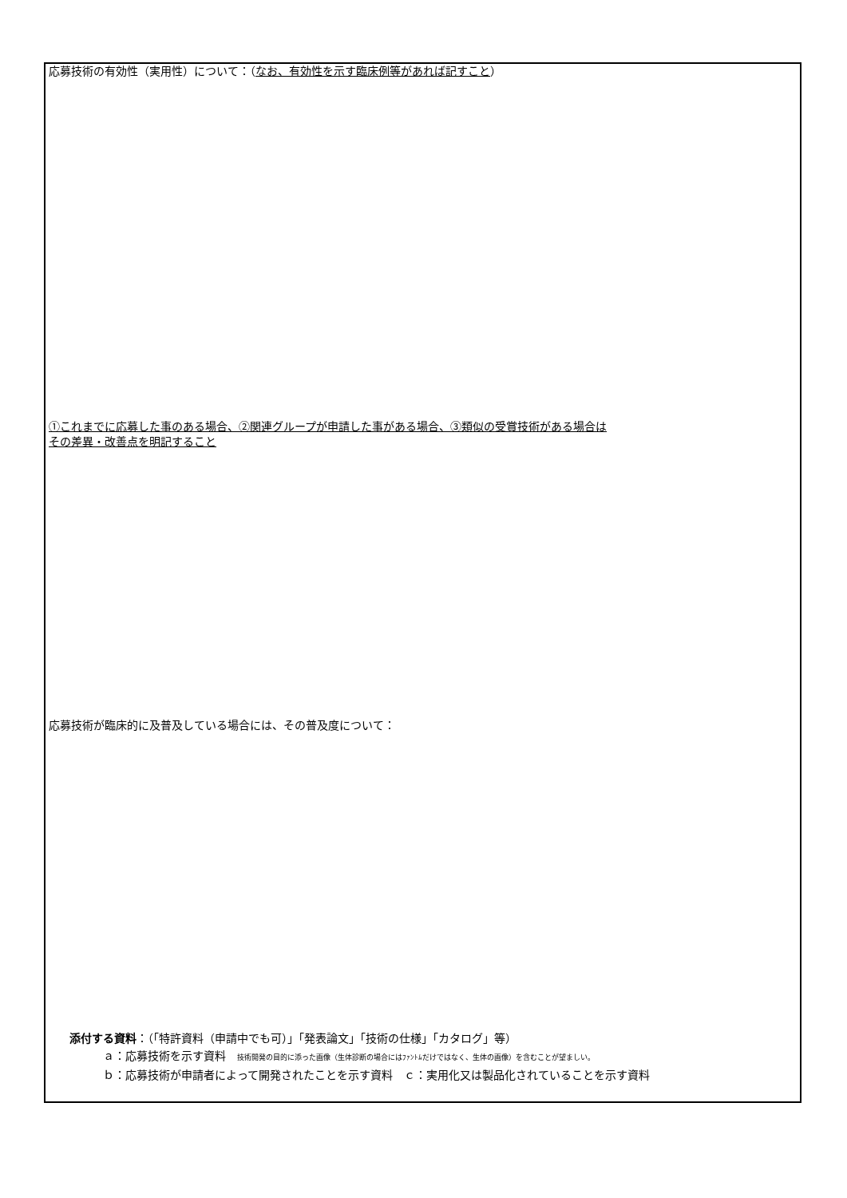応募技術の有効性（実用性）について：（なお、有効性を示す臨床例等があれば記すこと）
①これまでに応募した事のある場合、②関連グループが申請した事がある場合、③類似の受賞技術がある場合は
その差異・改善点を明記すること
応募技術が臨床的に及普及している場合には、その普及度について：
添付する資料：（「特許資料（申請中でも可）」「発表論文」「技術の仕様」「カタログ」等）
ａ：応募技術を示す資料　技術開発の目的に添った画像（生体診断の場合にはﾌｧﾝﾄﾑだけではなく、生体の画像）を含むことが望ましい。
ｂ：応募技術が申請者によって開発されたことを示す資料　ｃ：実用化又は製品化されていることを示す資料